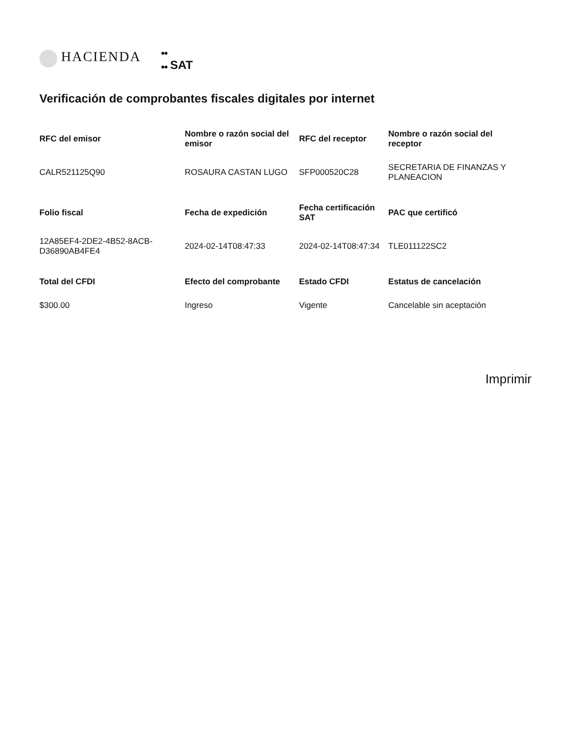HACIENDA
●●
●● SAT
Verificación de comprobantes fiscales digitales por internet
| RFC del emisor | Nombre o razón social del emisor | RFC del receptor | Nombre o razón social del receptor |
| --- | --- | --- | --- |
| CALR521125Q90 | ROSAURA CASTAN LUGO | SFP000520C28 | SECRETARIA DE FINANZAS Y PLANEACION |
| Folio fiscal | Fecha de expedición | Fecha certificación SAT | PAC que certificó |
| 12A85EF4-2DE2-4B52-8ACB-D36890AB4FE4 | 2024-02-14T08:47:33 | 2024-02-14T08:47:34 | TLE011122SC2 |
| Total del CFDI | Efecto del comprobante | Estado CFDI | Estatus de cancelación |
| $300.00 | Ingreso | Vigente | Cancelable sin aceptación |
Imprimir